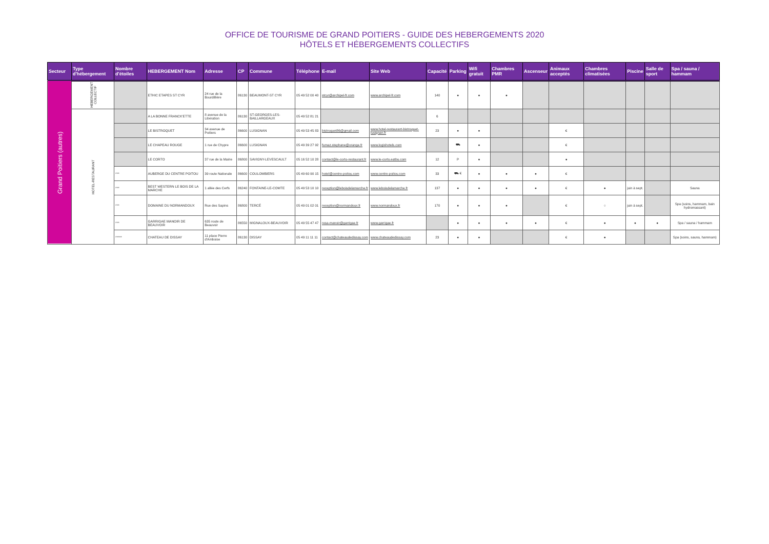OFFICE DE TOURISME DE GRAND POITIERS - GUIDE DES HEBERGEMENTS 2020
HÔTELS ET HÉBERGEMENTS COLLECTIFS
| Secteur | Type d'hébergement | Nombre d'étoiles | HEBERGEMENT Nom | Adresse | CP | Commune | Téléphone | E-mail | Site Web | Capacité | Parking | Wifi gratuit | Chambres PMR | Ascenseur | Animaux acceptés | Chambres climatisées | Piscine | Salle de sport | Spa / sauna / hammam |
| --- | --- | --- | --- | --- | --- | --- | --- | --- | --- | --- | --- | --- | --- | --- | --- | --- | --- | --- | --- |
| Grand Poitiers (autres) | HEBERGEMENT COLLECTIF | | ETHIC ETAPES ST CYR | 24 rue de la Bourdillière | 86130 | BEAUMONT-ST CYR | 05 49 52 00 40 | stcyr@archipel-fr.com | www.archipel-fr.com | 140 | ● | ● | ● | | | | | | |
| | HOTEL-RESTAURANT | | A LA BONNE FRANCK'ETTE | 8 avenue de la Libération | 86130 | ST-GEORGES-LES-BAILLARGEAUX | 05 49 52 81 21 | | | 6 | | | | | | | | | |
| | | | LE BISTROQUET | 34 avenue de Poitiers | 86600 | LUSIGNAN | 05 49 53 45 83 | bistroquet86@gmail.com | www.hotel-restaurant-bistroquet-lusignan.fr | 23 | ● | ● | | | € | | | | |
| | | | LE CHAPEAU ROUGE | 1 rue de Chypre | 86600 | LUSIGNAN | 05 49 39 27 92 | fumaz.stephane@orange.fr | www.logishotels.com | | ⛟ | ● | | | € | | | | |
| | | | LE CORTO | 37 rue de la Mairie | 86800 | SAVIGNY-LEVESCAULT | 05 16 52 10 28 | contact@le-corto-restaurant.fr | www.le-corto.eatbu.com | 12 | P | ● | | | ● | | | | |
| | | *** | AUBERGE DU CENTRE POITOU | 39 route Nationale | 86600 | COULOMBIERS | 05 49 60 90 15 | hotel@centre-poitou.com | www.centre-poitou.com | 33 | ⛟ € | ● | ● | ● | € | | | | |
| | | *** | BEST WESTERN LE BOIS DE LA MARCHE | 1 allée des Cerfs | 86240 | FONTAINE-LE-COMTE | 05 49 53 10 10 | reception@leboisdelamarche.fr | www.leboisdelamarche.fr | 137 | ● | ● | ● | ● | € | ● | juin à sept. | | Sauna |
| | | *** | DOMAINE DU NORMANDOUX | Rue des Sapins | 86800 | TERCÉ | 05 49 01 02 01 | reception@normandoux.fr | www.normandoux.fr | 170 | ● | ● | ● | | € | ○ | juin à sept. | | Spa (soins, hammam, bain hydromassant) |
| | | *** | GARRIGAE MANOIR DE BEAUVOIR | 635 route de Beauvoir | 86550 | MIGNALOUX-BEAUVOIR | 05 49 55 47 47 | resa-manoir@garrigae.fr | www.garrigae.fr | | ● | ● | ● | ● | € | ● | ● | ● | Spa / sauna / hammam |
| | | ***** | CHATEAU DE DISSAY | 11 place Pierre d'Amboise | 86130 | DISSAY | 05 49 11 11 11 | contact@chateaudedissay.com | www.chateaudedissay.com | 23 | ● | ● | | | € | ● | | | Spa (soins, sauna, hammam) |